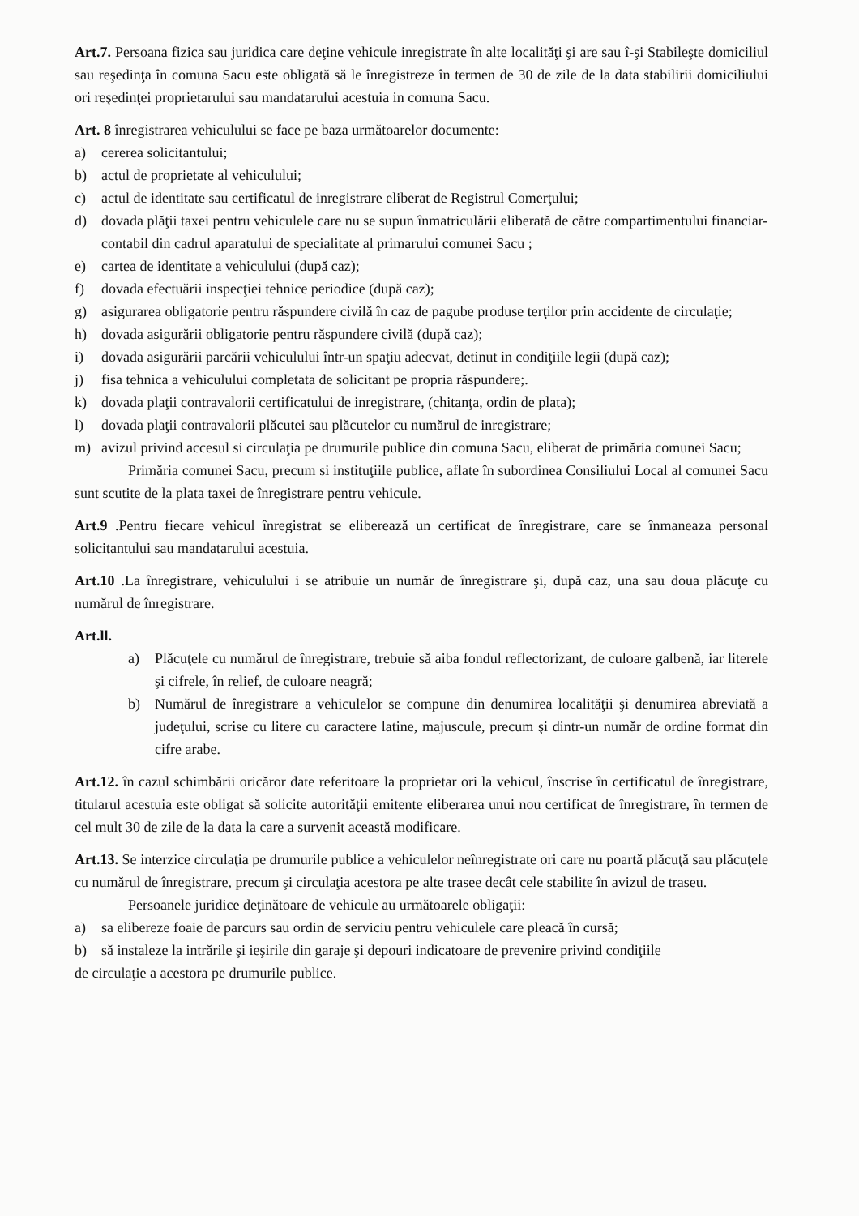Art.7. Persoana fizica sau juridica care deţine vehicule inregistrate în alte localităţi şi are sau î-şi Stabileşte domiciliul sau reşedinţa în comuna Sacu este obligată să le înregistreze în termen de 30 de zile de la data stabilirii domiciliului ori reşedinţei proprietarului sau mandatarului acestuia in comuna Sacu.
Art. 8 înregistrarea vehiculului se face pe baza următoarelor documente:
a) cererea solicitantului;
b) actul de proprietate al vehiculului;
c) actul de identitate sau certificatul de inregistrare eliberat de Registrul Comerţului;
d) dovada plăţii taxei pentru vehiculele care nu se supun înmatriculării eliberată de către compartimentului financiar-contabil din cadrul aparatului de specialitate al primarului comunei Sacu ;
e) cartea de identitate a vehiculului (după caz);
f) dovada efectuării inspecţiei tehnice periodice (după caz);
g) asigurarea obligatorie pentru răspundere civilă în caz de pagube produse terţilor prin accidente de circulaţie;
h) dovada asigurării obligatorie pentru răspundere civilă (după caz);
i) dovada asigurării parcării vehiculului într-un spaţiu adecvat, detinut in condiţiile legii (după caz);
j) fisa tehnica a vehiculului completata de solicitant pe propria răspundere;.
k) dovada plaţii contravalorii certificatului de inregistrare, (chitanţa, ordin de plata);
l) dovada plaţii contravalorii plăcutei sau plăcutelor cu numărul de inregistrare;
m) avizul privind accesul si circulaţia pe drumurile publice din comuna Sacu, eliberat de primăria comunei Sacu;
Primăria comunei Sacu, precum si instituţiile publice, aflate în subordinea Consiliului Local al comunei Sacu sunt scutite de la plata taxei de înregistrare pentru vehicule.
Art.9 .Pentru fiecare vehicul înregistrat se eliberează un certificat de înregistrare, care se înmaneaza personal solicitantului sau mandatarului acestuia.
Art.10 .La înregistrare, vehiculului i se atribuie un număr de înregistrare şi, după caz, una sau doua plăcuţe cu numărul de înregistrare.
Art.ll.
a) Plăcuţele cu numărul de înregistrare, trebuie să aiba fondul reflectorizant, de culoare galbenă, iar literele şi cifrele, în relief, de culoare neagră;
b) Numărul de înregistrare a vehiculelor se compune din denumirea localităţii şi denumirea abreviată a judeţului, scrise cu litere cu caractere latine, majuscule, precum şi dintr-un număr de ordine format din cifre arabe.
Art.12. în cazul schimbării oricăror date referitoare la proprietar ori la vehicul, înscrise în certificatul de înregistrare, titularul acestuia este obligat să solicite autorităţii emitente eliberarea unui nou certificat de înregistrare, în termen de cel mult 30 de zile de la data la care a survenit această modificare.
Art.13. Se interzice circulaţia pe drumurile publice a vehiculelor neînregistrate ori care nu poartă plăcuţă sau plăcuţele cu numărul de înregistrare, precum şi circulaţia acestora pe alte trasee decât cele stabilite în avizul de traseu.
Persoanele juridice deţinătoare de vehicule au următoarele obligaţii:
a) sa elibereze foaie de parcurs sau ordin de serviciu pentru vehiculele care pleacă în cursă;
b) să instaleze la intrările şi ieşirile din garaje şi depouri indicatoare de prevenire privind condiţiile
de circulaţie a acestora pe drumurile publice.